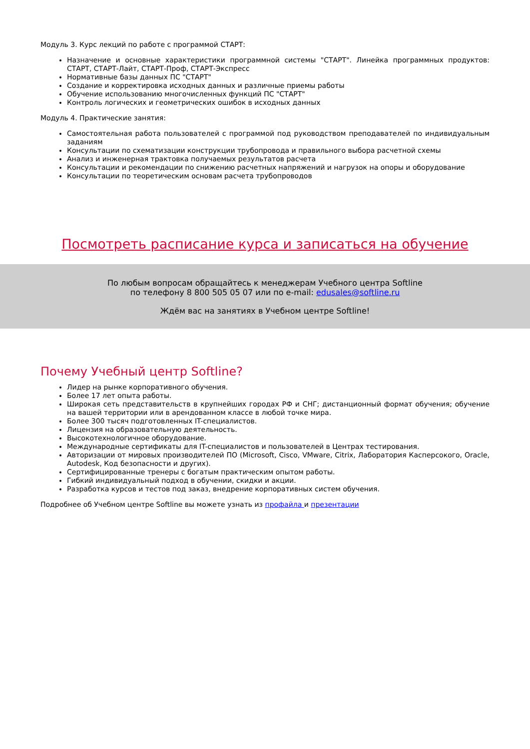Модуль 3. Курс лекций по работе с программой СТАРТ:
Назначение и основные характеристики программной системы "СТАРТ". Линейка программных продуктов: СТАРТ, СТАРТ-Лайт, СТАРТ-Проф, СТАРТ-Экспресс
Нормативные базы данных ПС "СТАРТ"
Создание и корректировка исходных данных и различные приемы работы
Обучение использованию многочисленных функций ПС "СТАРТ"
Контроль логических и геометрических ошибок в исходных данных
Модуль 4. Практические занятия:
Самостоятельная работа пользователей с программой под руководством преподавателей по индивидуальным заданиям
Консультации по схематизации конструкции трубопровода и правильного выбора расчетной схемы
Анализ и инженерная трактовка получаемых результатов расчета
Консультации и рекомендации по снижению расчетных напряжений и нагрузок на опоры и оборудование
Консультации по теоретическим основам расчета трубопроводов
Посмотреть расписание курса и записаться на обучение
По любым вопросам обращайтесь к менеджерам Учебного центра Softline
по телефону 8 800 505 05 07 или по e-mail: edusales@softline.ru
Ждём вас на занятиях в Учебном центре Softline!
Почему Учебный центр Softline?
Лидер на рынке корпоративного обучения.
Более 17 лет опыта работы.
Широкая сеть представительств в крупнейших городах РФ и СНГ; дистанционный формат обучения; обучение на вашей территории или в арендованном классе в любой точке мира.
Более 300 тысяч подготовленных IT-специалистов.
Лицензия на образовательную деятельность.
Высокотехнологичное оборудование.
Международные сертификаты для IT-специалистов и пользователей в Центрах тестирования.
Авторизации от мировых производителей ПО (Microsoft, Cisco, VMware, Citrix, Лаборатория Касперсокого, Oracle, Autodesk, Код безопасности и других).
Сертифицированные тренеры с богатым практическим опытом работы.
Гибкий индивидуальный подход в обучении, скидки и акции.
Разработка курсов и тестов под заказ, внедрение корпоративных систем обучения.
Подробнее об Учебном центре Softline вы можете узнать из профайла и презентации